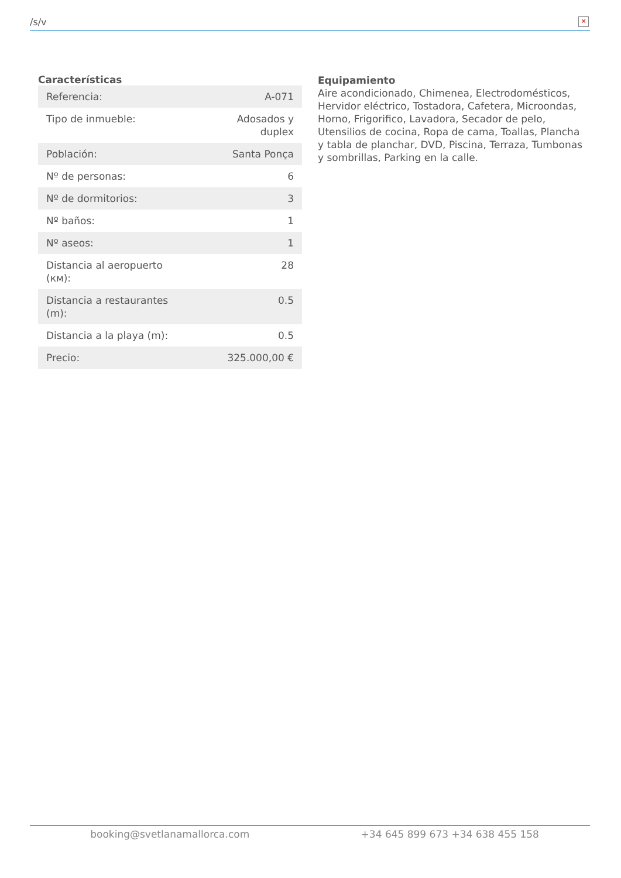/s/v
✕
Características
| Referencia: | A-071 |
| Tipo de inmueble: | Adosados y duplex |
| Población: | Santa Ponça |
| Nº de personas: | 6 |
| Nº de dormitorios: | 3 |
| Nº baños: | 1 |
| Nº aseos: | 1 |
| Distancia al aeropuerto (км): | 28 |
| Distancia a restaurantes (m): | 0.5 |
| Distancia a la playa (m): | 0.5 |
| Precio: | 325.000,00 € |
Equipamiento
Aire acondicionado, Chimenea, Electrodomésticos, Hervidor eléctrico, Tostadora, Cafetera, Microondas, Horno, Frigorifico, Lavadora, Secador de pelo, Utensilios de cocina, Ropa de cama, Toallas, Plancha y tabla de planchar, DVD, Piscina, Terraza, Tumbonas y sombrillas, Parking en la calle.
booking@svetlanamallorca.com +34 645 899 673 +34 638 455 158